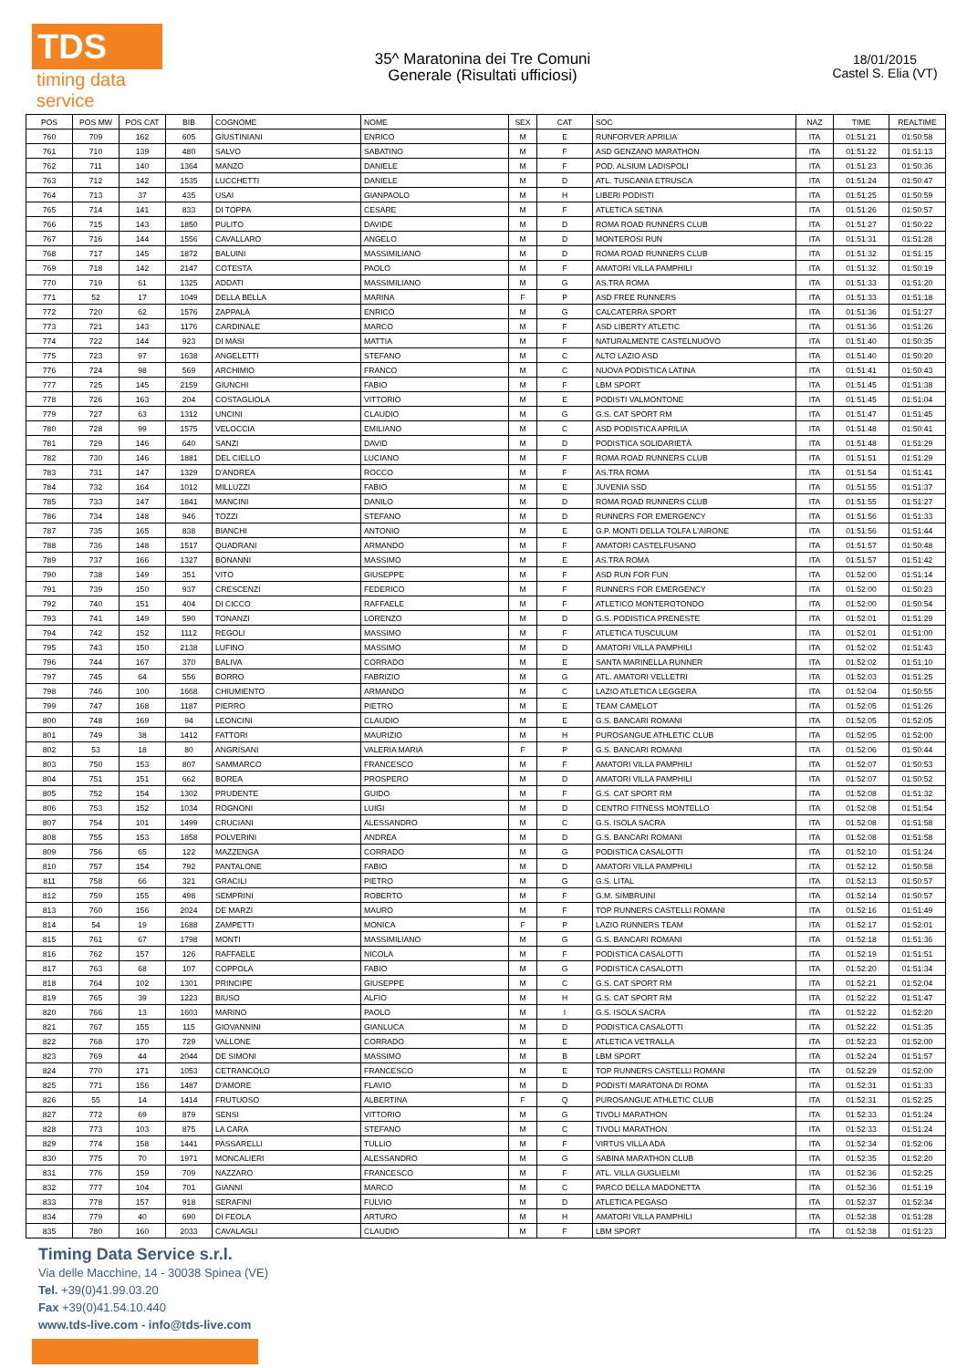TDS
timing data service
35^ Maratonina dei Tre Comuni
Generale (Risultati ufficiosi)
18/01/2015
Castel S. Elia (VT)
| POS | POS MW | POS CAT | BIB | COGNOME | NOME | SEX | CAT | SOC | NAZ | TIME | REALTIME |
| --- | --- | --- | --- | --- | --- | --- | --- | --- | --- | --- | --- |
| 760 | 709 | 162 | 605 | GIUSTINIANI | ENRICO | M | E | RUNFORVER APRILIA | ITA | 01:51:21 | 01:50:58 |
| 761 | 710 | 139 | 480 | SALVO | SABATINO | M | F | ASD GENZANO MARATHON | ITA | 01:51:22 | 01:51:13 |
| 762 | 711 | 140 | 1364 | MANZO | DANIELE | M | F | POD. ALSIUM LADISPOLI | ITA | 01:51:23 | 01:50:36 |
| 763 | 712 | 142 | 1535 | LUCCHETTI | DANIELE | M | D | ATL. TUSCANIA ETRUSCA | ITA | 01:51:24 | 01:50:47 |
| 764 | 713 | 37 | 435 | USAI | GIANPAOLO | M | H | LIBERI PODISTI | ITA | 01:51:25 | 01:50:59 |
| 765 | 714 | 141 | 833 | DI TOPPA | CESARE | M | F | ATLETICA SETINA | ITA | 01:51:26 | 01:50:57 |
| 766 | 715 | 143 | 1850 | PULITO | DAVIDE | M | D | ROMA ROAD RUNNERS CLUB | ITA | 01:51:27 | 01:50:22 |
| 767 | 716 | 144 | 1556 | CAVALLARO | ANGELO | M | D | MONTEROSI RUN | ITA | 01:51:31 | 01:51:28 |
| 768 | 717 | 145 | 1872 | BALUINI | MASSIMILIANO | M | D | ROMA ROAD RUNNERS CLUB | ITA | 01:51:32 | 01:51:15 |
| 769 | 718 | 142 | 2147 | COTESTA | PAOLO | M | F | AMATORI VILLA PAMPHILI | ITA | 01:51:32 | 01:50:19 |
| 770 | 719 | 61 | 1325 | ADDATI | MASSIMILIANO | M | G | AS.TRA ROMA | ITA | 01:51:33 | 01:51:20 |
| 771 | 52 | 17 | 1049 | DELLA BELLA | MARINA | F | P | ASD FREE RUNNERS | ITA | 01:51:33 | 01:51:18 |
| 772 | 720 | 62 | 1576 | ZAPPALÀ | ENRICO | M | G | CALCATERRA SPORT | ITA | 01:51:36 | 01:51:27 |
| 773 | 721 | 143 | 1176 | CARDINALE | MARCO | M | F | ASD LIBERTY ATLETIC | ITA | 01:51:36 | 01:51:26 |
| 774 | 722 | 144 | 923 | DI MASI | MATTIA | M | F | NATURALMENTE CASTELNUOVO | ITA | 01:51:40 | 01:50:35 |
| 775 | 723 | 97 | 1638 | ANGELETTI | STEFANO | M | C | ALTO LAZIO ASD | ITA | 01:51:40 | 01:50:20 |
| 776 | 724 | 98 | 569 | ARCHIMIO | FRANCO | M | C | NUOVA PODISTICA LATINA | ITA | 01:51:41 | 01:50:43 |
| 777 | 725 | 145 | 2159 | GIUNCHI | FABIO | M | F | LBM SPORT | ITA | 01:51:45 | 01:51:38 |
| 778 | 726 | 163 | 204 | COSTAGLIOLA | VITTORIO | M | E | PODISTI VALMONTONE | ITA | 01:51:45 | 01:51:04 |
| 779 | 727 | 63 | 1312 | UNCINI | CLAUDIO | M | G | G.S. CAT SPORT RM | ITA | 01:51:47 | 01:51:45 |
| 780 | 728 | 99 | 1575 | VELOCCIA | EMILIANO | M | C | ASD PODISTICA APRILIA | ITA | 01:51:48 | 01:50:41 |
| 781 | 729 | 146 | 640 | SANZI | DAVID | M | D | PODISTICA SOLIDARIETÀ | ITA | 01:51:48 | 01:51:29 |
| 782 | 730 | 146 | 1881 | DEL CIELLO | LUCIANO | M | F | ROMA ROAD RUNNERS CLUB | ITA | 01:51:51 | 01:51:29 |
| 783 | 731 | 147 | 1329 | D'ANDREA | ROCCO | M | F | AS.TRA ROMA | ITA | 01:51:54 | 01:51:41 |
| 784 | 732 | 164 | 1012 | MILLUZZI | FABIO | M | E | JUVENIA SSD | ITA | 01:51:55 | 01:51:37 |
| 785 | 733 | 147 | 1841 | MANCINI | DANILO | M | D | ROMA ROAD RUNNERS CLUB | ITA | 01:51:55 | 01:51:27 |
| 786 | 734 | 148 | 946 | TOZZI | STEFANO | M | D | RUNNERS FOR EMERGENCY | ITA | 01:51:56 | 01:51:33 |
| 787 | 735 | 165 | 838 | BIANCHI | ANTONIO | M | E | G.P. MONTI DELLA TOLFA L'AIRONE | ITA | 01:51:56 | 01:51:44 |
| 788 | 736 | 148 | 1517 | QUADRANI | ARMANDO | M | F | AMATORI CASTELFUSANO | ITA | 01:51:57 | 01:50:48 |
| 789 | 737 | 166 | 1327 | BONANNI | MASSIMO | M | E | AS.TRA ROMA | ITA | 01:51:57 | 01:51:42 |
| 790 | 738 | 149 | 351 | VITO | GIUSEPPE | M | F | ASD RUN FOR FUN | ITA | 01:52:00 | 01:51:14 |
| 791 | 739 | 150 | 937 | CRESCENZI | FEDERICO | M | F | RUNNERS FOR EMERGENCY | ITA | 01:52:00 | 01:50:23 |
| 792 | 740 | 151 | 404 | DI CICCO | RAFFAELE | M | F | ATLETICO MONTEROTONDO | ITA | 01:52:00 | 01:50:54 |
| 793 | 741 | 149 | 590 | TONANZI | LORENZO | M | D | G.S. PODISTICA PRENESTE | ITA | 01:52:01 | 01:51:29 |
| 794 | 742 | 152 | 1112 | REGOLI | MASSIMO | M | F | ATLETICA TUSCULUM | ITA | 01:52:01 | 01:51:00 |
| 795 | 743 | 150 | 2138 | LUFINO | MASSIMO | M | D | AMATORI VILLA PAMPHILI | ITA | 01:52:02 | 01:51:43 |
| 796 | 744 | 167 | 370 | BALIVA | CORRADO | M | E | SANTA MARINELLA RUNNER | ITA | 01:52:02 | 01:51:10 |
| 797 | 745 | 64 | 556 | BORRO | FABRIZIO | M | G | ATL. AMATORI VELLETRI | ITA | 01:52:03 | 01:51:25 |
| 798 | 746 | 100 | 1668 | CHIUMIENTO | ARMANDO | M | C | LAZIO ATLETICA LEGGERA | ITA | 01:52:04 | 01:50:55 |
| 799 | 747 | 168 | 1187 | PIERRO | PIETRO | M | E | TEAM CAMELOT | ITA | 01:52:05 | 01:51:26 |
| 800 | 748 | 169 | 94 | LEONCINI | CLAUDIO | M | E | G.S. BANCARI ROMANI | ITA | 01:52:05 | 01:52:05 |
| 801 | 749 | 38 | 1412 | FATTORI | MAURIZIO | M | H | PUROSANGUE ATHLETIC CLUB | ITA | 01:52:05 | 01:52:00 |
| 802 | 53 | 18 | 80 | ANGRISANI | VALERIA MARIA | F | P | G.S. BANCARI ROMANI | ITA | 01:52:06 | 01:50:44 |
| 803 | 750 | 153 | 807 | SAMMARCO | FRANCESCO | M | F | AMATORI VILLA PAMPHILI | ITA | 01:52:07 | 01:50:53 |
| 804 | 751 | 151 | 662 | BOREA | PROSPERO | M | D | AMATORI VILLA PAMPHILI | ITA | 01:52:07 | 01:50:52 |
| 805 | 752 | 154 | 1302 | PRUDENTE | GUIDO | M | F | G.S. CAT SPORT RM | ITA | 01:52:08 | 01:51:32 |
| 806 | 753 | 152 | 1034 | ROGNONI | LUIGI | M | D | CENTRO FITNESS MONTELLO | ITA | 01:52:08 | 01:51:54 |
| 807 | 754 | 101 | 1499 | CRUCIANI | ALESSANDRO | M | C | G.S. ISOLA SACRA | ITA | 01:52:08 | 01:51:58 |
| 808 | 755 | 153 | 1858 | POLVERINI | ANDREA | M | D | G.S. BANCARI ROMANI | ITA | 01:52:08 | 01:51:58 |
| 809 | 756 | 65 | 122 | MAZZENGA | CORRADO | M | G | PODISTICA CASALOTTI | ITA | 01:52:10 | 01:51:24 |
| 810 | 757 | 154 | 792 | PANTALONE | FABIO | M | D | AMATORI VILLA PAMPHILI | ITA | 01:52:12 | 01:50:58 |
| 811 | 758 | 66 | 321 | GRACILI | PIETRO | M | G | G.S. LITAL | ITA | 01:52:13 | 01:50:57 |
| 812 | 759 | 155 | 498 | SEMPRINI | ROBERTO | M | F | G.M. SIMBRUINI | ITA | 01:52:14 | 01:50:57 |
| 813 | 760 | 156 | 2024 | DE MARZI | MAURO | M | F | TOP RUNNERS CASTELLI ROMANI | ITA | 01:52:16 | 01:51:49 |
| 814 | 54 | 19 | 1688 | ZAMPETTI | MONICA | F | P | LAZIO RUNNERS TEAM | ITA | 01:52:17 | 01:52:01 |
| 815 | 761 | 67 | 1798 | MONTI | MASSIMILIANO | M | G | G.S. BANCARI ROMANI | ITA | 01:52:18 | 01:51:36 |
| 816 | 762 | 157 | 126 | RAFFAELE | NICOLA | M | F | PODISTICA CASALOTTI | ITA | 01:52:19 | 01:51:51 |
| 817 | 763 | 68 | 107 | COPPOLA | FABIO | M | G | PODISTICA CASALOTTI | ITA | 01:52:20 | 01:51:34 |
| 818 | 764 | 102 | 1301 | PRINCIPE | GIUSEPPE | M | C | G.S. CAT SPORT RM | ITA | 01:52:21 | 01:52:04 |
| 819 | 765 | 39 | 1223 | BIUSO | ALFIO | M | H | G.S. CAT SPORT RM | ITA | 01:52:22 | 01:51:47 |
| 820 | 766 | 13 | 1603 | MARINO | PAOLO | M | I | G.S. ISOLA SACRA | ITA | 01:52:22 | 01:52:20 |
| 821 | 767 | 155 | 115 | GIOVANNINI | GIANLUCA | M | D | PODISTICA CASALOTTI | ITA | 01:52:22 | 01:51:35 |
| 822 | 768 | 170 | 729 | VALLONE | CORRADO | M | E | ATLETICA VETRALLA | ITA | 01:52:23 | 01:52:00 |
| 823 | 769 | 44 | 2044 | DE SIMONI | MASSIMO | M | B | LBM SPORT | ITA | 01:52:24 | 01:51:57 |
| 824 | 770 | 171 | 1053 | CETRANCOLO | FRANCESCO | M | E | TOP RUNNERS CASTELLI ROMANI | ITA | 01:52:29 | 01:52:00 |
| 825 | 771 | 156 | 1487 | D'AMORE | FLAVIO | M | D | PODISTI MARATONA DI ROMA | ITA | 01:52:31 | 01:51:33 |
| 826 | 55 | 14 | 1414 | FRUTUOSO | ALBERTINA | F | Q | PUROSANGUE ATHLETIC CLUB | ITA | 01:52:31 | 01:52:25 |
| 827 | 772 | 69 | 879 | SENSI | VITTORIO | M | G | TIVOLI MARATHON | ITA | 01:52:33 | 01:51:24 |
| 828 | 773 | 103 | 875 | LA CARA | STEFANO | M | C | TIVOLI MARATHON | ITA | 01:52:33 | 01:51:24 |
| 829 | 774 | 158 | 1441 | PASSARELLI | TULLIO | M | F | VIRTUS VILLA ADA | ITA | 01:52:34 | 01:52:06 |
| 830 | 775 | 70 | 1971 | MONCALIERI | ALESSANDRO | M | G | SABINA MARATHON CLUB | ITA | 01:52:35 | 01:52:20 |
| 831 | 776 | 159 | 709 | NAZZARO | FRANCESCO | M | F | ATL. VILLA GUGLIELMI | ITA | 01:52:36 | 01:52:25 |
| 832 | 777 | 104 | 701 | GIANNI | MARCO | M | C | PARCO DELLA MADONETTA | ITA | 01:52:36 | 01:51:19 |
| 833 | 778 | 157 | 918 | SERAFINI | FULVIO | M | D | ATLETICA PEGASO | ITA | 01:52:37 | 01:52:34 |
| 834 | 779 | 40 | 690 | DI FEOLA | ARTURO | M | H | AMATORI VILLA PAMPHILI | ITA | 01:52:38 | 01:51:28 |
| 835 | 780 | 160 | 2033 | CAVALAGLI | CLAUDIO | M | F | LBM SPORT | ITA | 01:52:38 | 01:51:23 |
Timing Data Service s.r.l.
Via delle Macchine, 14 - 30038 Spinea (VE)
Tel. +39(0)41.99.03.20
Fax +39(0)41.54.10.440
www.tds-live.com - info@tds-live.com